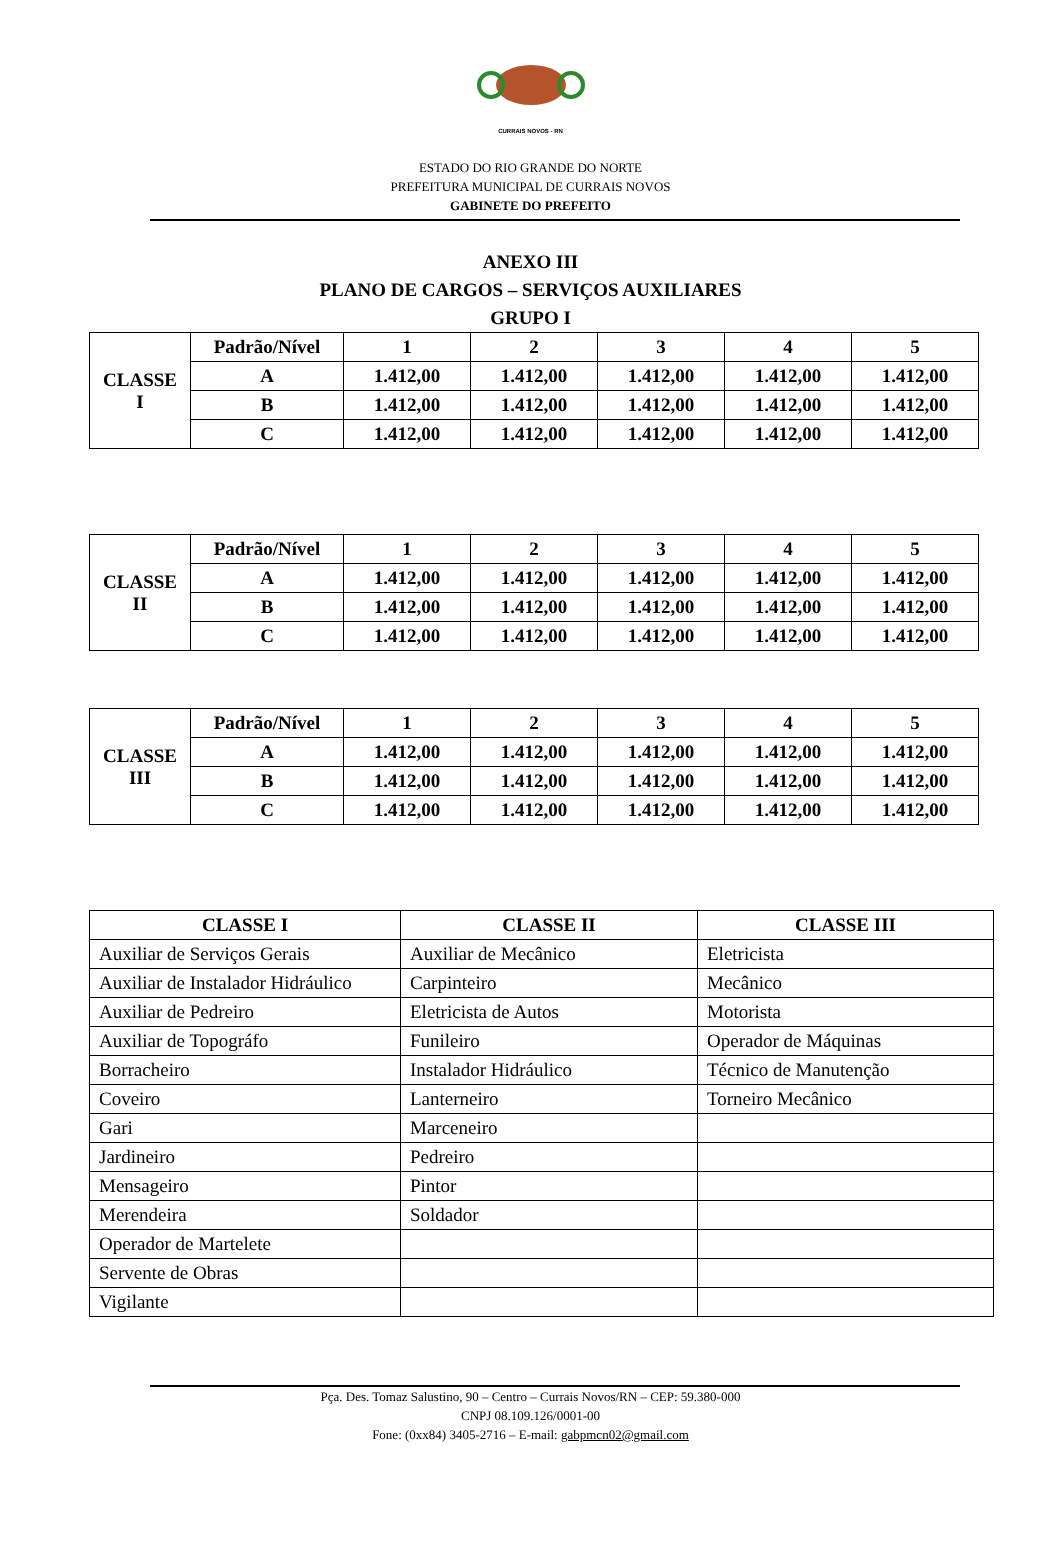CURRAIS NOVOS - RN
ESTADO DO RIO GRANDE DO NORTE
PREFEITURA MUNICIPAL DE CURRAIS NOVOS
GABINETE DO PREFEITO
ANEXO III
PLANO DE CARGOS – SERVIÇOS AUXILIARES
GRUPO I
| CLASSE I | Padrão/Nível | 1 | 2 | 3 | 4 | 5 |
| | A | 1.412,00 | 1.412,00 | 1.412,00 | 1.412,00 | 1.412,00 |
| | B | 1.412,00 | 1.412,00 | 1.412,00 | 1.412,00 | 1.412,00 |
| | C | 1.412,00 | 1.412,00 | 1.412,00 | 1.412,00 | 1.412,00 |
| CLASSE II | Padrão/Nível | 1 | 2 | 3 | 4 | 5 |
| | A | 1.412,00 | 1.412,00 | 1.412,00 | 1.412,00 | 1.412,00 |
| | B | 1.412,00 | 1.412,00 | 1.412,00 | 1.412,00 | 1.412,00 |
| | C | 1.412,00 | 1.412,00 | 1.412,00 | 1.412,00 | 1.412,00 |
| CLASSE III | Padrão/Nível | 1 | 2 | 3 | 4 | 5 |
| | A | 1.412,00 | 1.412,00 | 1.412,00 | 1.412,00 | 1.412,00 |
| | B | 1.412,00 | 1.412,00 | 1.412,00 | 1.412,00 | 1.412,00 |
| | C | 1.412,00 | 1.412,00 | 1.412,00 | 1.412,00 | 1.412,00 |
| CLASSE I | CLASSE II | CLASSE III |
| --- | --- | --- |
| Auxiliar de Serviços Gerais | Auxiliar de Mecânico | Eletricista |
| Auxiliar de Instalador Hidráulico | Carpinteiro | Mecânico |
| Auxiliar de Pedreiro | Eletricista de Autos | Motorista |
| Auxiliar de Topográfo | Funileiro | Operador de Máquinas |
| Borracheiro | Instalador Hidráulico | Técnico de Manutenção |
| Coveiro | Lanterneiro | Torneiro Mecânico |
| Gari | Marceneiro | |
| Jardineiro | Pedreiro | |
| Mensageiro | Pintor | |
| Merendeira | Soldador | |
| Operador de Martelete | | |
| Servente de Obras | | |
| Vigilante | | |
Pça. Des. Tomaz Salustino, 90 – Centro – Currais Novos/RN – CEP: 59.380-000
CNPJ 08.109.126/0001-00
Fone: (0xx84) 3405-2716 – E-mail: gabpmcn02@gmail.com